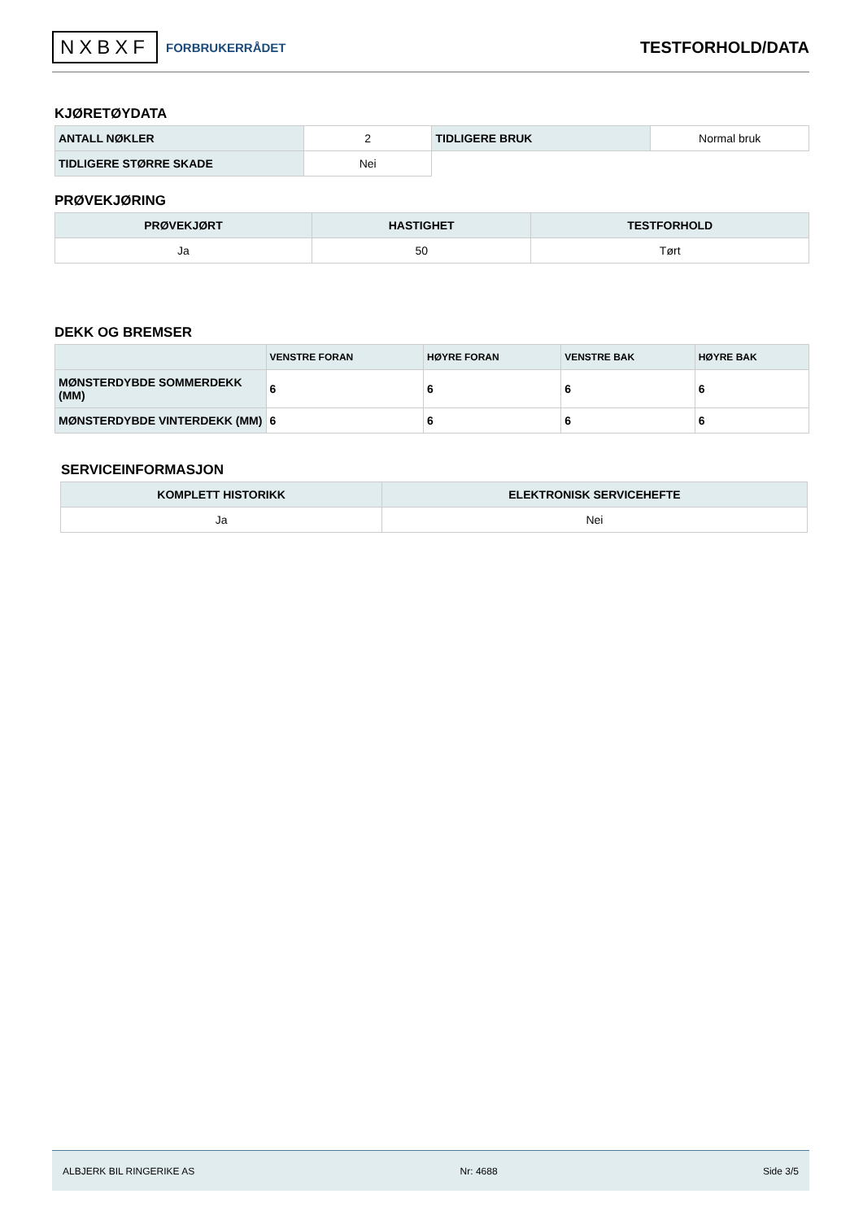NXBXF FORBRUKERRÅDET
TESTFORHOLD/DATA
KJØRETØYDATA
| ANTALL NØKLER | 2 | TIDLIGERE BRUK | Normal bruk |
| TIDLIGERE STØRRE SKADE | Nei | | |
PRØVEKJØRING
| PRØVEKJØRT | HASTIGHET | TESTFORHOLD |
| --- | --- | --- |
| Ja | 50 | Tørt |
DEKK OG BREMSER
| | VENSTRE FORAN | HØYRE FORAN | VENSTRE BAK | HØYRE BAK |
| --- | --- | --- | --- | --- |
| MØNSTERDYBDE SOMMERDEKK (MM) | 6 | 6 | 6 | 6 |
| MØNSTERDYBDE VINTERDEKK (MM) | 6 | 6 | 6 | 6 |
SERVICEINFORMASJON
| KOMPLETT HISTORIKK | ELEKTRONISK SERVICEHEFTE |
| --- | --- |
| Ja | Nei |
ALBJERK BIL RINGERIKE AS Nr: 4688 Side 3/5